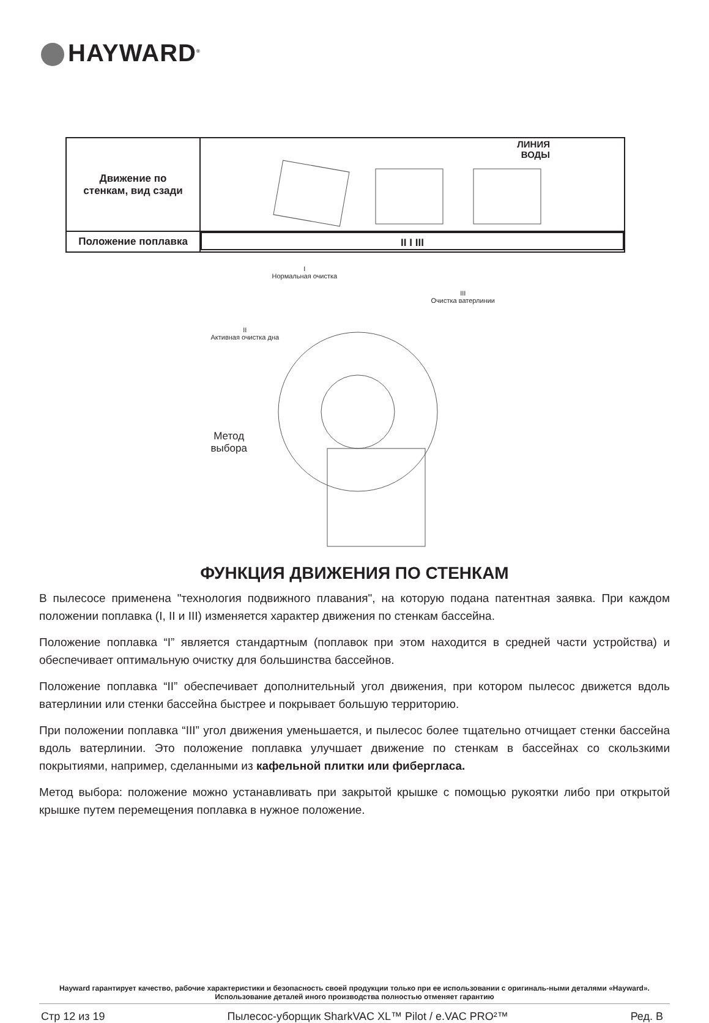HAYWARD<sup>®</sup>
| Движение по стенкам, вид сзади | ЛИНИЯ ВОДЫ |
| Положение поплавка | II I III |
I
Нормальная очистка
III
Очистка ватерлинии
II
Активная очистка дна
Метод
выбора
ФУНКЦИЯ ДВИЖЕНИЯ ПО СТЕНКАМ
В пылесосе применена "технология подвижного плавания", на которую подана патентная заявка. При каждом положении поплавка (I, II и III) изменяется характер движения по стенкам бассейна.
Положение поплавка “I” является стандартным (поплавок при этом находится в средней части устройства) и обеспечивает оптимальную очистку для большинства бассейнов.
Положение поплавка “II” обеспечивает дополнительный угол движения, при котором пылесос движется вдоль ватерлинии или стенки бассейна быстрее и покрывает большую территорию.
При положении поплавка “III” угол движения уменьшается, и пылесос более тщательно отчищает стенки бассейна вдоль ватерлинии. Это положение поплавка улучшает движение по стенкам в бассейнах со скользкими покрытиями, например, сделанными из кафельной плитки или фибергласа.
Метод выбора: положение можно устанавливать при закрытой крышке с помощью рукоятки либо при открытой крышке путем перемещения поплавка в нужное положение.
Hayward гарантирует качество, рабочие характеристики и безопасность своей продукции только при ее использовании с оригиналь-ными деталями «Hayward». Использование деталей иного производства полностью отменяет гарантию
Стр 12 из 19 Пылесос-уборщик SharkVAC XL™ Pilot / e.VAC PRO²™ Ред. B